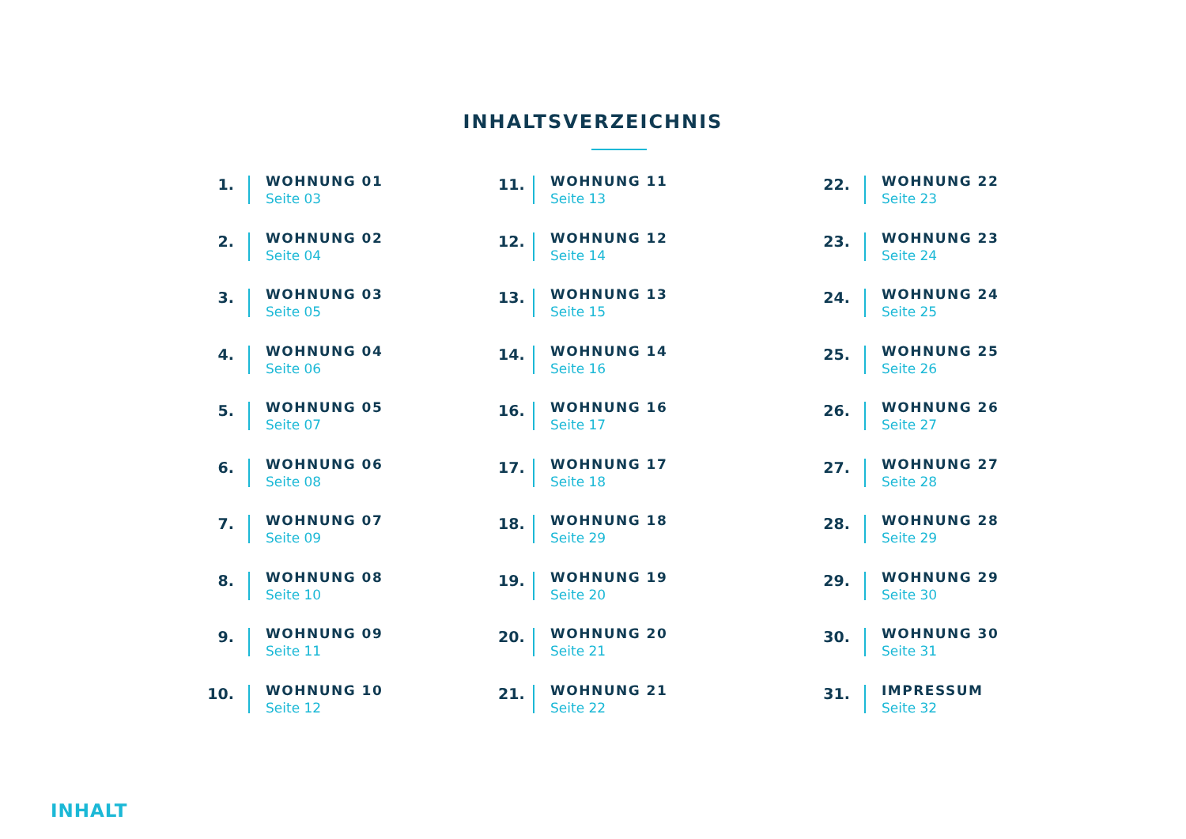INHALTSVERZEICHNIS
1.
WOHNUNG 01
Seite 03
2.
WOHNUNG 02
Seite 04
3.
WOHNUNG 03
Seite 05
4.
WOHNUNG 04
Seite 06
5.
WOHNUNG 05
Seite 07
6.
WOHNUNG 06
Seite 08
7.
WOHNUNG 07
Seite 09
8.
WOHNUNG 08
Seite 10
9.
WOHNUNG 09
Seite 11
10.
WOHNUNG 10
Seite 12
11.
WOHNUNG 11
Seite 13
12.
WOHNUNG 12
Seite 14
13.
WOHNUNG 13
Seite 15
14.
WOHNUNG 14
Seite 16
16.
WOHNUNG 16
Seite 17
17.
WOHNUNG 17
Seite 18
18.
WOHNUNG 18
Seite 29
19.
WOHNUNG 19
Seite 20
20.
WOHNUNG 20
Seite 21
21.
WOHNUNG 21
Seite 22
22.
WOHNUNG 22
Seite 23
23.
WOHNUNG 23
Seite 24
24.
WOHNUNG 24
Seite 25
25.
WOHNUNG 25
Seite 26
26.
WOHNUNG 26
Seite 27
27.
WOHNUNG 27
Seite 28
28.
WOHNUNG 28
Seite 29
29.
WOHNUNG 29
Seite 30
30.
WOHNUNG 30
Seite 31
31.
IMPRESSUM
Seite 32
INHALT